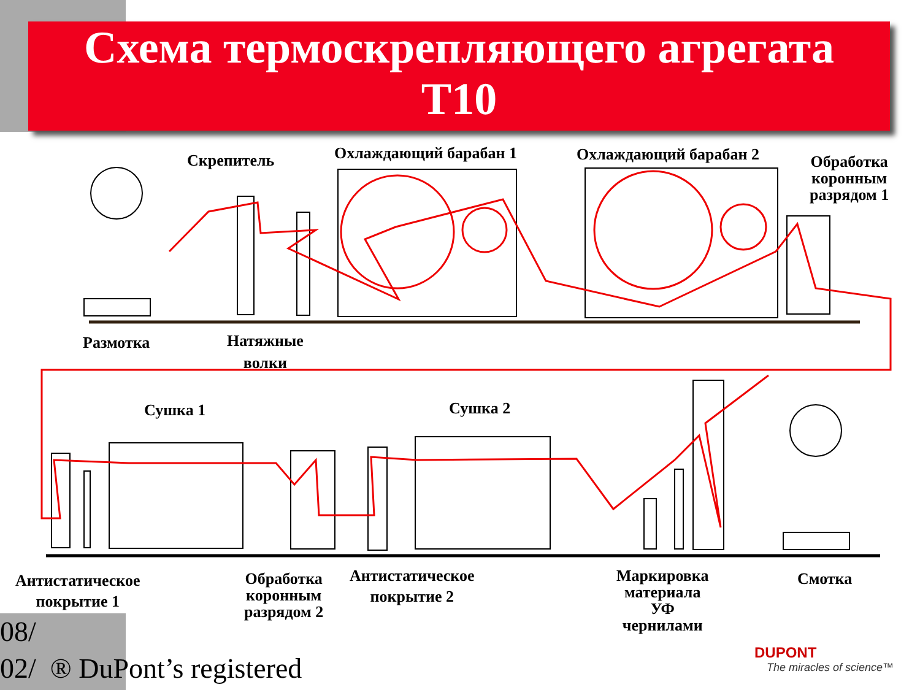Схема термоскрепляющего агрегата
Т10
Скрепитель Охлаждающий барабан 1 Охлаждающий барабан 2
Обработка
коронным
разрядом 1
Размотка
Натяжные
волки
Сушка 1 Сушка 2
Антистатическое
покрытие 1
Обработка
коронным
разрядом 2
Антистатическое
покрытие 2
Маркировка
материала
УФ
чернилами
Смотка
08/
02/ ® DuPont’s registered
DUPONT
The miracles of science™